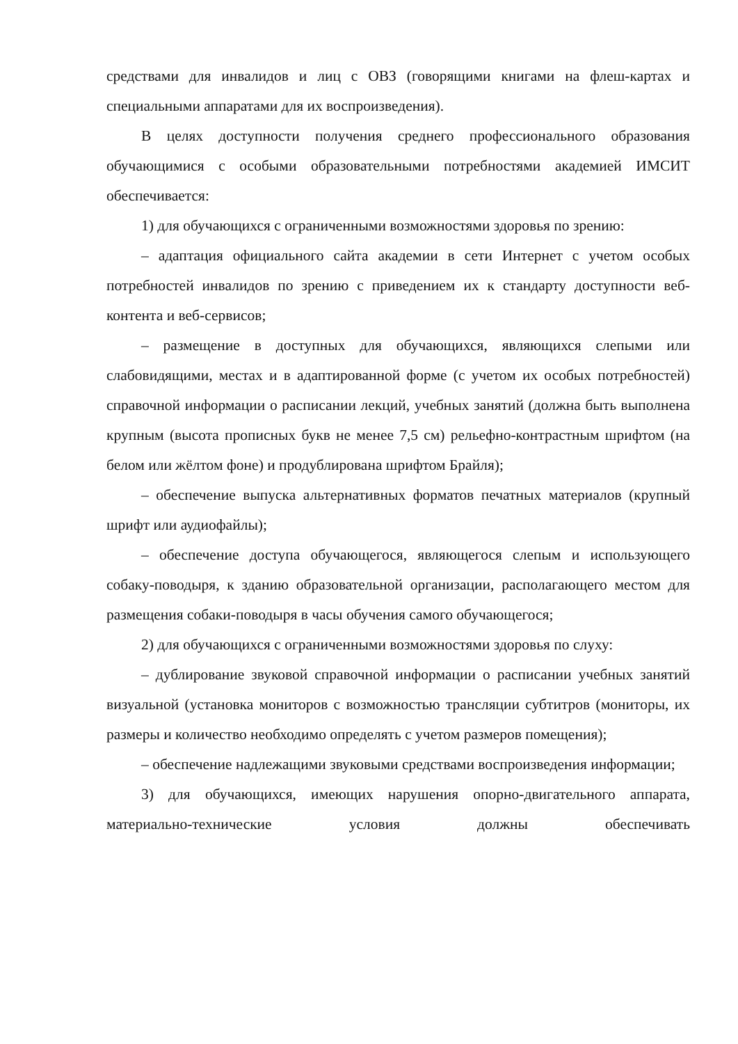средствами для инвалидов и лиц с ОВЗ (говорящими книгами на флеш-картах и специальными аппаратами для их воспроизведения).
В целях доступности получения среднего профессионального образования обучающимися с особыми образовательными потребностями академией ИМСИТ обеспечивается:
1) для обучающихся с ограниченными возможностями здоровья по зрению:
– адаптация официального сайта академии в сети Интернет с учетом особых потребностей инвалидов по зрению с приведением их к стандарту доступности веб-контента и веб-сервисов;
– размещение в доступных для обучающихся, являющихся слепыми или слабовидящими, местах и в адаптированной форме (с учетом их особых потребностей) справочной информации о расписании лекций, учебных занятий (должна быть выполнена крупным (высота прописных букв не менее 7,5 см) рельефно-контрастным шрифтом (на белом или жёлтом фоне) и продублирована шрифтом Брайля);
– обеспечение выпуска альтернативных форматов печатных материалов (крупный шрифт или аудиофайлы);
– обеспечение доступа обучающегося, являющегося слепым и использующего собаку-поводыря, к зданию образовательной организации, располагающего местом для размещения собаки-поводыря в часы обучения самого обучающегося;
2) для обучающихся с ограниченными возможностями здоровья по слуху:
– дублирование звуковой справочной информации о расписании учебных занятий визуальной (установка мониторов с возможностью трансляции субтитров (мониторы, их размеры и количество необходимо определять с учетом размеров помещения);
– обеспечение надлежащими звуковыми средствами воспроизведения информации;
3) для обучающихся, имеющих нарушения опорно-двигательного аппарата, материально-технические условия должны обеспечивать